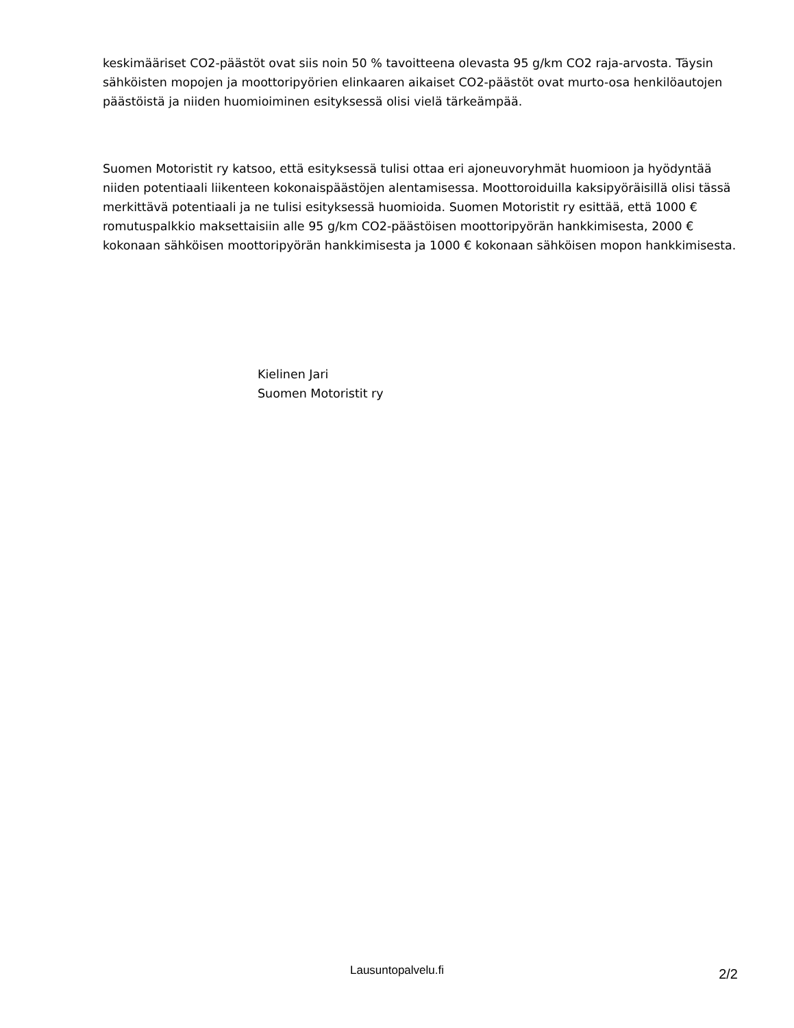keskimääriset CO2-päästöt ovat siis noin 50 % tavoitteena olevasta 95 g/km CO2 raja-arvosta. Täysin sähköisten mopojen ja moottoripyörien elinkaaren aikaiset CO2-päästöt ovat murto-osa henkilöautojen päästöistä ja niiden huomioiminen esityksessä olisi vielä tärkeämpää.
Suomen Motoristit ry katsoo, että esityksessä tulisi ottaa eri ajoneuvoryhmät huomioon ja hyödyntää niiden potentiaali liikenteen kokonaispäästöjen alentamisessa. Moottoroiduilla kaksipyöräisillä olisi tässä merkittävä potentiaali ja ne tulisi esityksessä huomioida. Suomen Motoristit ry esittää, että 1000 € romutuspalkkio maksettaisiin alle 95 g/km CO2-päästöisen moottoripyörän hankkimisesta, 2000 € kokonaan sähköisen moottoripyörän hankkimisesta ja 1000 € kokonaan sähköisen mopon hankkimisesta.
Kielinen Jari
Suomen Motoristit ry
Lausuntopalvelu.fi
2/2